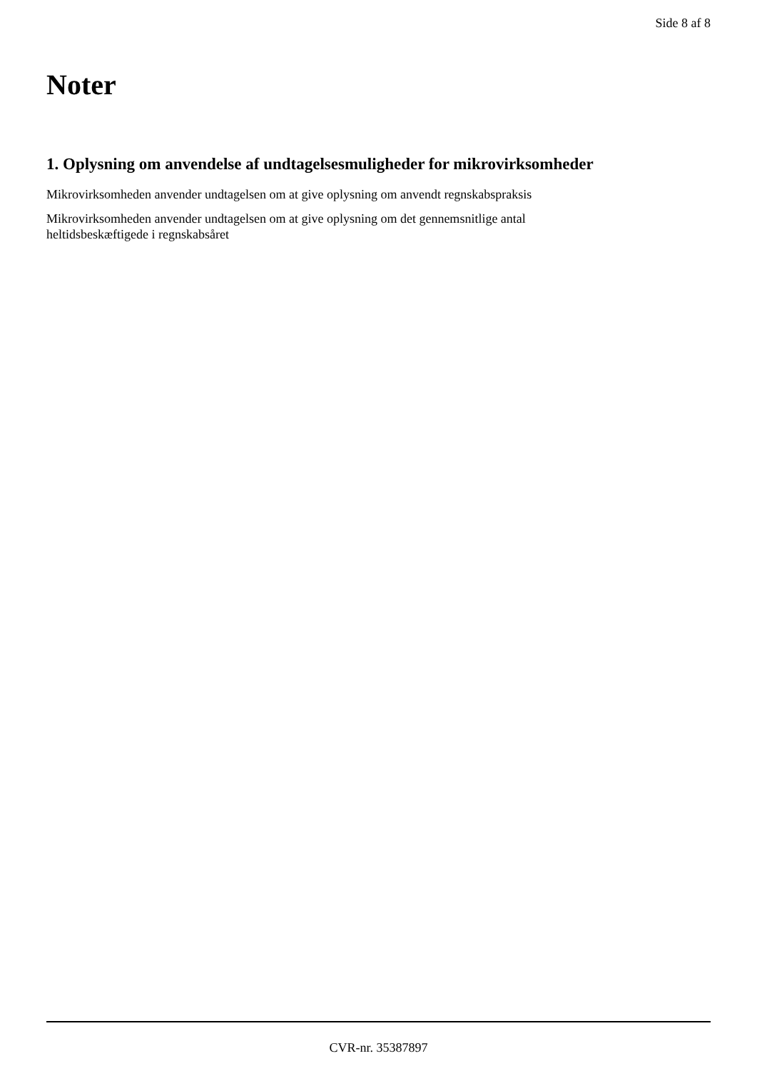Side 8 af 8
Noter
1. Oplysning om anvendelse af undtagelsesmuligheder for mikrovirksomheder
Mikrovirksomheden anvender undtagelsen om at give oplysning om anvendt regnskabspraksis
Mikrovirksomheden anvender undtagelsen om at give oplysning om det gennemsnitlige antal
heltidsbeskæftigede i regnskabsåret
CVR-nr. 35387897